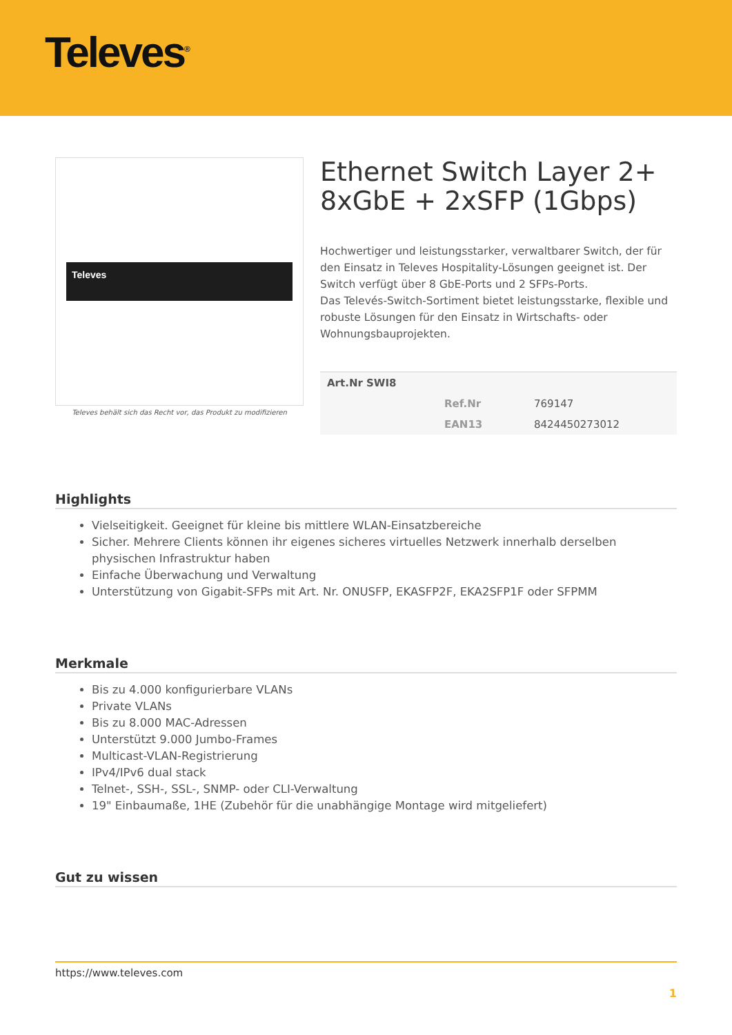Televes<sup>®</sup>
Televes
Televes behält sich das Recht vor, das Produkt zu modifizieren
Ethernet Switch Layer 2+ 8xGbE + 2xSFP (1Gbps)
Hochwertiger und leistungsstarker, verwaltbarer Switch, der für den Einsatz in Televes Hospitality-Lösungen geeignet ist. Der Switch verfügt über 8 GbE-Ports und 2 SFPs-Ports.
Das Televés-Switch-Sortiment bietet leistungsstarke, flexible und robuste Lösungen für den Einsatz in Wirtschafts- oder Wohnungsbauprojekten.
| Art.Nr SWI8 | | |
| --- | --- | --- |
| | Ref.Nr | 769147 |
| | EAN13 | 8424450273012 |
Highlights
Vielseitigkeit. Geeignet für kleine bis mittlere WLAN-Einsatzbereiche
Sicher. Mehrere Clients können ihr eigenes sicheres virtuelles Netzwerk innerhalb derselben physischen Infrastruktur haben
Einfache Überwachung und Verwaltung
Unterstützung von Gigabit-SFPs mit Art. Nr. ONUSFP, EKASFP2F, EKA2SFP1F oder SFPMM
Merkmale
Bis zu 4.000 konfigurierbare VLANs
Private VLANs
Bis zu 8.000 MAC-Adressen
Unterstützt 9.000 Jumbo-Frames
Multicast-VLAN-Registrierung
IPv4/IPv6 dual stack
Telnet-, SSH-, SSL-, SNMP- oder CLI-Verwaltung
19" Einbaumaße, 1HE (Zubehör für die unabhängige Montage wird mitgeliefert)
Gut zu wissen
https://www.televes.com
1